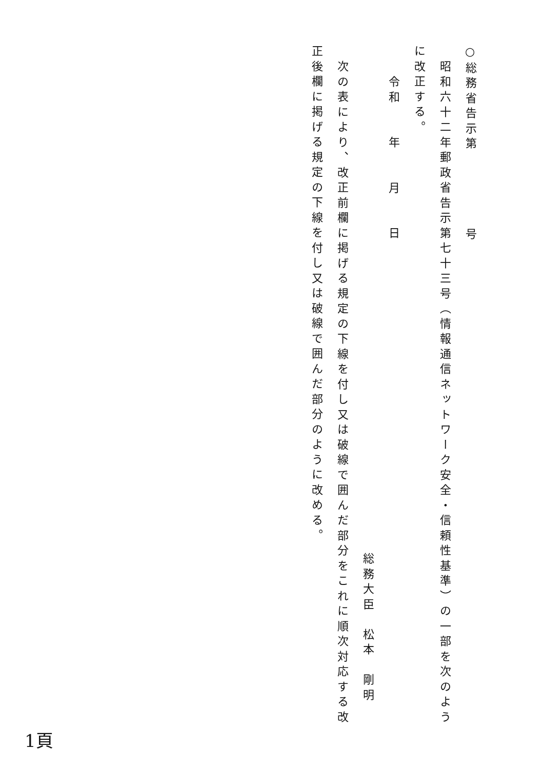○総務省告示第　　　　　号
昭和六十二年郵政省告示第七十三号（情報通信ネットワーク安全・信頼性基準）の一部を次のよう
に改正する。
令和　　年　　月　　日
総務大臣　松本　剛明
次の表により、改正前欄に掲げる規定の下線を付し又は破線で囲んだ部分をこれに順次対応する改
正後欄に掲げる規定の下線を付し又は破線で囲んだ部分のように改める。
1頁